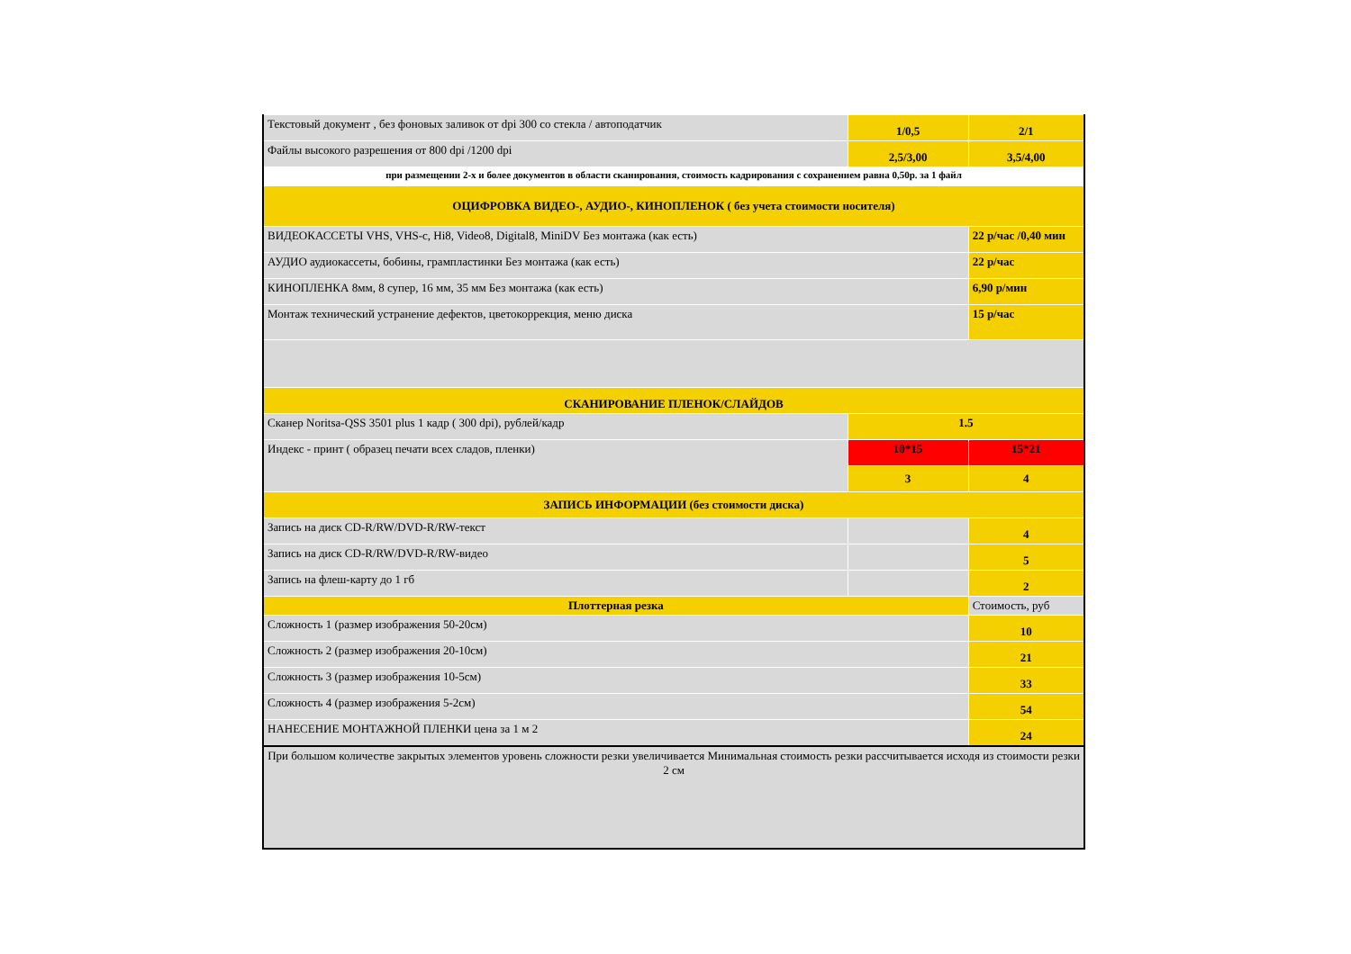| Текстовый документ , без фоновых заливок от dpi 300 со стекла / автоподатчик | 1/0,5 | 2/1 |
| Файлы высокого разрешения от 800 dpi /1200 dpi | 2,5/3,00 | 3,5/4,00 |
| при размещении 2-х и более документов в области сканирования, стоимость кадрирования с сохранением равна 0,50р. за 1 файл | | |
| ОЦИФРОВКА ВИДЕО-, АУДИО-, КИНОПЛЕНОК ( без учета стоимости носителя) | | |
| ВИДЕОКАССЕТЫ VHS, VHS-c, Hi8, Video8, Digital8, MiniDV Без монтажа (как есть) | | 22 р/час /0,40 мин |
| АУДИО аудиокассеты, бобины, грампластинки Без монтажа (как есть) | | 22 р/час |
| КИНОПЛЕНКА 8мм, 8 супер, 16 мм, 35 мм Без монтажа (как есть) | | 6,90 р/мин |
| Монтаж технический устранение дефектов, цветокоррекция, меню диска | | 15 р/час |
| СКАНИРОВАНИЕ ПЛЕНОК/СЛАЙДОВ | | |
| Сканер Noritsa-QSS 3501 plus 1 кадр ( 300 dpi), рублей/кадр | 1.5 | |
| Индекс - принт ( образец печати всех сладов, пленки) | 10*15 | 15*21 |
| | 3 | 4 |
| ЗАПИСЬ ИНФОРМАЦИИ (без стоимости диска) | | |
| Запись на диск CD-R/RW/DVD-R/RW-текст | | 4 |
| Запись на диск CD-R/RW/DVD-R/RW-видео | | 5 |
| Запись на флеш-карту до 1 гб | | 2 |
| Плоттерная резка | | Стоимость, руб |
| Сложность 1 (размер изображения 50-20см) | | 10 |
| Сложность 2 (размер изображения 20-10см) | | 21 |
| Сложность 3 (размер изображения 10-5см) | | 33 |
| Сложность 4 (размер изображения 5-2см) | | 54 |
| НАНЕСЕНИЕ МОНТАЖНОЙ ПЛЕНКИ цена за 1 м 2 | | 24 |
| При большом количестве закрытых элементов уровень сложности резки увеличивается Минимальная стоимость резки рассчитывается исходя из стоимости резки 2 см | | |